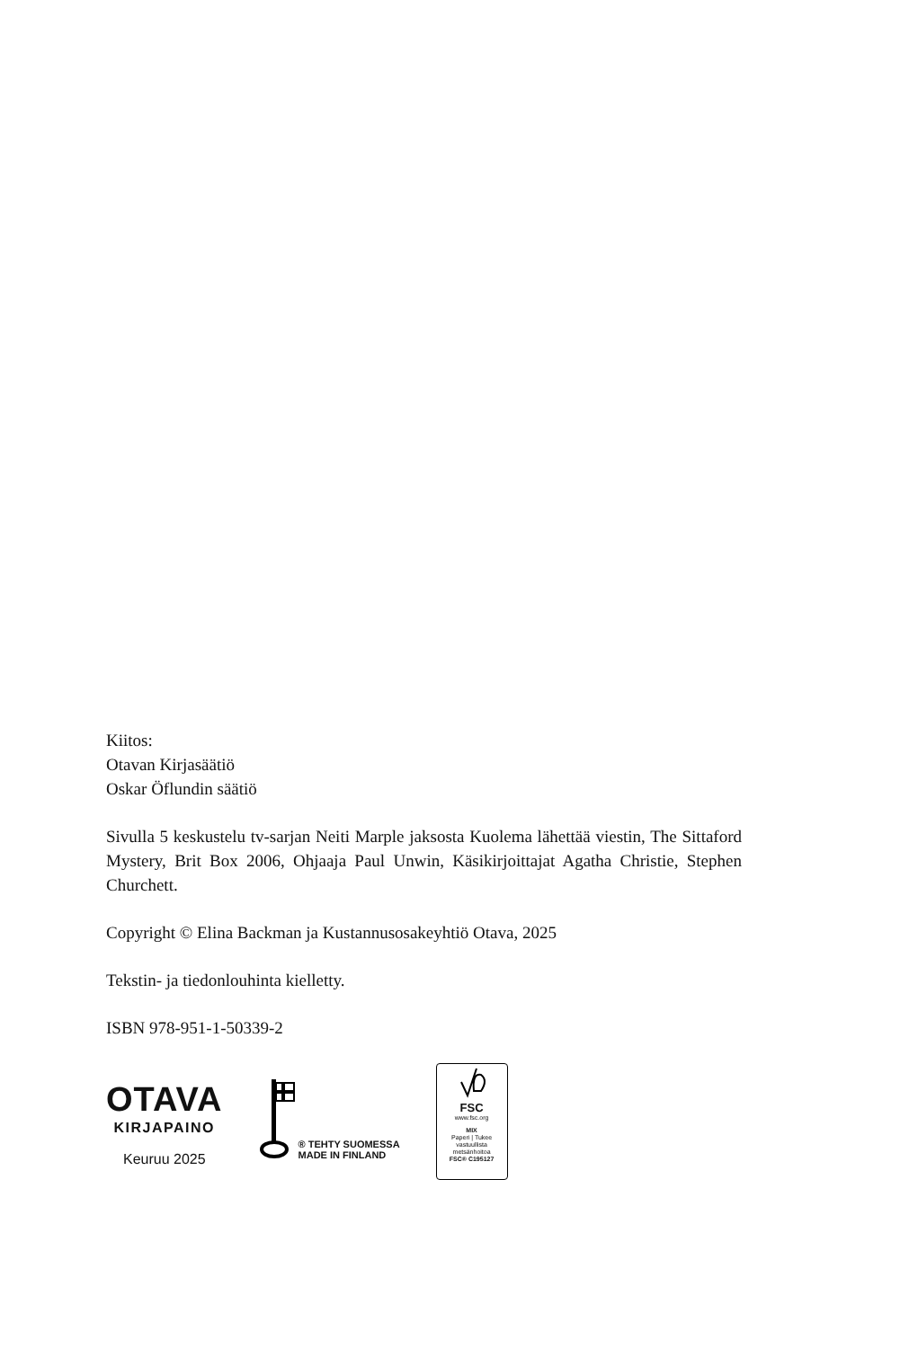Kiitos:
Otavan Kirjasäätiö
Oskar Öflundin säätiö
Sivulla 5 keskustelu tv-sarjan Neiti Marple jaksosta Kuolema lähettää viestin, The Sittaford Mystery, Brit Box 2006, Ohjaaja Paul Unwin, Käsikirjoittajat Agatha Christie, Stephen Churchett.
Copyright © Elina Backman ja Kustannusosakeyhtiö Otava, 2025
Tekstin- ja tiedonlouhinta kielletty.
ISBN 978-951-1-50339-2
OTAVA
KIRJAPAINO
Keuruu 2025
® TEHTY SUOMESSA
MADE IN FINLAND
FSC
www.fsc.org
MIX
Paperi | Tukee vastuullista metsänhoitoa
FSC® C195127